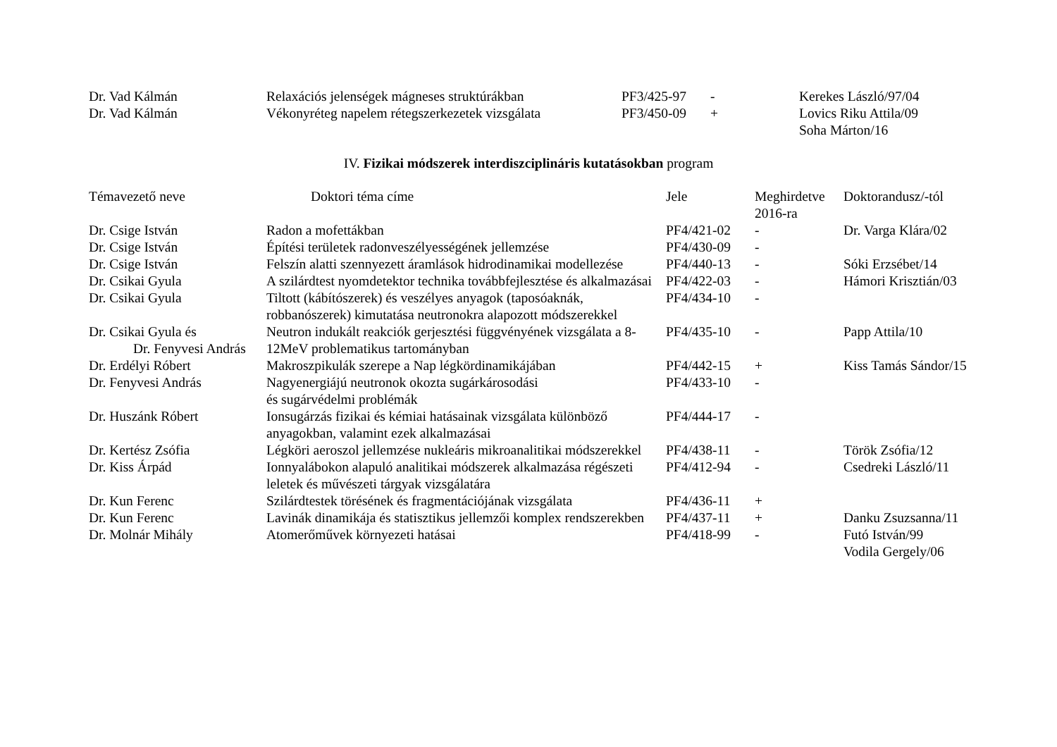| Dr. Vad Kálmán | Relaxációs jelenségek mágneses struktúrákban | PF3/425-97 | - | Kerekes László/97/04 |
| Dr. Vad Kálmán | Vékonyréteg napelem rétegszerkezetek vizsgálata | PF3/450-09 | + | Lovics Riku Attila/09 Soha Márton/16 |
IV. Fizikai módszerek interdiszciplináris kutatásokban program
| Témavezető neve | Doktori téma címe | Jele | Meghirdetve 2016-ra | Doktorandusz/-tól |
| --- | --- | --- | --- | --- |
| Dr. Csige István | Radon a mofettákban | PF4/421-02 | - | Dr. Varga Klára/02 |
| Dr. Csige István | Építési területek radonveszélyességének jellemzése | PF4/430-09 | - | |
| Dr. Csige István | Felszín alatti szennyezett áramlások hidrodinamikai modellezése | PF4/440-13 | - | Sóki Erzsébet/14 |
| Dr. Csikai Gyula | A szilárdtest nyomdetektor technika továbbfejlesztése és alkalmazásai | PF4/422-03 | - | Hámori Krisztián/03 |
| Dr. Csikai Gyula | Tiltott (kábítószerek) és veszélyes anyagok (taposóaknák, robbanószerek) kimutatása neutronokra alapozott módszerekkel | PF4/434-10 | - | |
| Dr. Csikai Gyula és Dr. Fenyvesi András | Neutron indukált reakciók gerjesztési függvényének vizsgálata a 8-12MeV problematikus tartományban | PF4/435-10 | - | Papp Attila/10 |
| Dr. Erdélyi Róbert | Makroszpikulák szerepe a Nap légkördinamikájában | PF4/442-15 | + | Kiss Tamás Sándor/15 |
| Dr. Fenyvesi András | Nagyenergiájú neutronok okozta sugárkárosodási és sugárvédelmi problémák | PF4/433-10 | - | |
| Dr. Huszánk Róbert | Ionsugárzás fizikai és kémiai hatásainak vizsgálata különböző anyagokban, valamint ezek alkalmazásai | PF4/444-17 | - | |
| Dr. Kertész Zsófia | Légköri aeroszol jellemzése nukleáris mikroanalitikai módszerekkel | PF4/438-11 | - | Török Zsófia/12 |
| Dr. Kiss Árpád | Ionnyalábokon alapuló analitikai módszerek alkalmazása régészeti leletek és művészeti tárgyak vizsgálatára | PF4/412-94 | - | Csedreki László/11 |
| Dr. Kun Ferenc | Szilárdtestek törésének és fragmentációjának vizsgálata | PF4/436-11 | + | |
| Dr. Kun Ferenc | Lavinák dinamikája és statisztikus jellemzői komplex rendszerekben | PF4/437-11 | + | Danku Zsuzsanna/11 |
| Dr. Molnár Mihály | Atomerőművek környezeti hatásai | PF4/418-99 | - | Futó István/99 Vodila Gergely/06 |